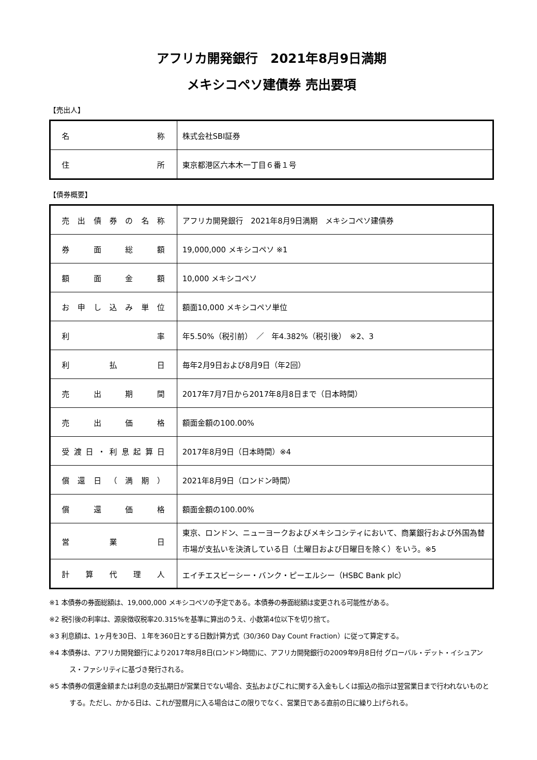アフリカ開発銀行　2021年8月9日満期
メキシコペソ建債券 売出要項
【売出人】
| 名 称 | 株式会社SBI証券 |
| 住 所 | 東京都港区六本木一丁目６番１号 |
【債券概要】
| 売出債券の名称 | アフリカ開発銀行 2021年8月9日満期 メキシコペソ建債券 |
| 券面総額 | 19,000,000 メキシコペソ ※1 |
| 額面金額 | 10,000 メキシコペソ |
| お申し込み単位 | 額面10,000 メキシコペソ単位 |
| 利 率 | 年5.50%（税引前） ／ 年4.382%（税引後） ※2、3 |
| 利払日 | 毎年2月9日および8月9日（年2回） |
| 売出期間 | 2017年7月7日から2017年8月8日まで（日本時間） |
| 売出価格 | 額面金額の100.00% |
| 受渡日・利息起算日 | 2017年8月9日（日本時間）※4 |
| 償還日（満期） | 2021年8月9日（ロンドン時間） |
| 償還価格 | 額面金額の100.00% |
| 営業日 | 東京、ロンドン、ニューヨークおよびメキシコシティにおいて、商業銀行および外国為替市場が支払いを決済している日（土曜日および日曜日を除く）をいう。※5 |
| 計算代理人 | エイチエスビーシー・バンク・ピーエルシー（HSBC Bank plc） |
※1 本債券の券面総額は、19,000,000 メキシコペソの予定である。本債券の券面総額は変更される可能性がある。
※2 税引後の利率は、源泉徴収税率20.315%を基準に算出のうえ、小数第4位以下を切り捨て。
※3 利息額は、1ヶ月を30日、１年を360日とする日数計算方式（30/360 Day Count Fraction）に従って算定する。
※4 本債券は、アフリカ開発銀行により2017年8月8日(ロンドン時間)に、アフリカ開発銀行の2009年9月8日付 グローバル・デット・イシュアンス・ファシリティに基づき発行される。
※5 本債券の償還金額または利息の支払期日が営業日でない場合、支払およびこれに関する入金もしくは振込の指示は翌営業日まで行われないものとする。ただし、かかる日は、これが翌暦月に入る場合はこの限りでなく、営業日である直前の日に繰り上げられる。